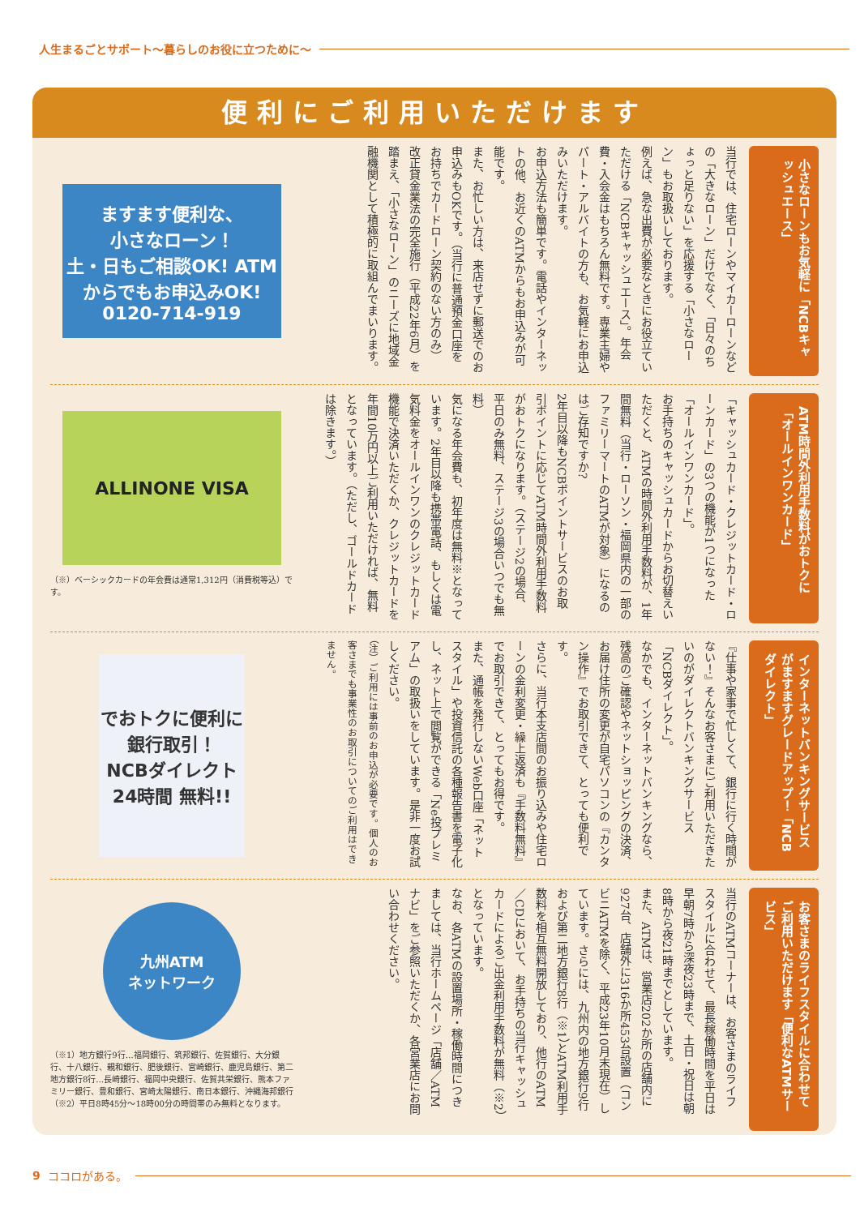人生まるごとサポート〜暮らしのお役に立つために〜
便利にご利用いただけます
小さなローンもお気軽に「NCBキャッシュエース」
当行では、住宅ローンやマイカーローンなどの「大きなローン」だけでなく、「日々のちょっと足りない」を応援する「小さなローン」もお取扱いしております。
例えば、急な出費が必要なときにお役立ていただける「NCBキャッシュエース」。年会費・入会金はもちろん無料です。専業主婦やパート・アルバイトの方も、お気軽にお申込みいただけます。
お申込方法も簡単です。電話やインターネットの他、お近くのATMからもお申込みが可能です。
また、お忙しい方は、来店せずに郵送でのお申込みもOKです。（当行に普通預金口座をお持ちでカードローン契約のない方のみ）
改正貸金業法の完全施行（平成22年6月）を踏まえ、「小さなローン」のニーズに地域金融機関として積極的に取組んでまいります。
ますます便利な、
小さなローン！
土・日もご相談OK! ATMからでもお申込みOK! 0120-714-919
ATM時間外利用手数料がおトクに「オールインワンカード」
「キャッシュカード・クレジットカード・ローンカード」の3つの機能が1つになった「オールインワンカード」。
お手持ちのキャッシュカードからお切替えいただくと、ATMの時間外利用手数料が、1年間無料（当行・ローソン・福岡県内の一部のファミリーマートのATMが対象）になるのはご存知ですか?
2年目以降もNCBポイントサービスのお取引ポイントに応じてATM時間外利用手数料がおトクになります。（ステージ2の場合、平日のみ無料、ステージ3の場合いつでも無料）
気になる年会費も、初年度は無料※となっています。2年目以降も携帯電話、もしくは電気料金をオールインワンのクレジットカード機能で決済いただくか、クレジットカードを年間10万円以上ご利用いただければ、無料となっています。（ただし、ゴールドカードは除きます。）
ALLINONE VISA
（※）ベーシックカードの年会費は通常1,312円（消費税等込）です。
インターネットバンキングサービスがますますグレードアップ！「NCBダイレクト」
『仕事や家事で忙しくて、銀行に行く時間がない！』そんなお客さまにご利用いただきたいのがダイレクトバンキングサービス「NCBダイレクト」。
なかでも、インターネットバンキングなら、残高のご確認やネットショッピングの決済、お届け住所の変更が自宅パソコンの『カンタン操作』でお取引できて、とっても便利です。
さらに、当行本支店間のお振り込みや住宅ローンの金利変更・繰上返済も『手数料無料』でお取引できて、とってもお得です。
また、通帳を発行しないWeb口座「ネットスタイル」や投資信託の各種報告書を電子化し、ネット上で閲覧ができる「Ne投プレミアム」の取扱いをしています。是非一度お試しください。
（注）ご利用には事前のお申込が必要です。個人のお客さまでも事業性のお取引についてのご利用はできません。
でおトクに便利に銀行取引！
NCBダイレクト
24時間 無料!!
お客さまのライフスタイルに合わせてご利用いただけます「便利なATMサービス」
当行のATMコーナーは、お客さまのライフスタイルに合わせて、最長稼働時間を平日は早朝7時から深夜23時まで、土日・祝日は朝8時から夜21時までとしています。
また、ATMは、営業店202か所の店舗内に927台、店舗外に316か所453台設置（コンビニATMを除く、平成23年10月末現在）しています。さらには、九州内の地方銀行9行および第二地方銀行8行（※1）とATM利用手数料を相互無料開放しており、他行のATM／CDにおいて、お手持ちの当行キャッシュカードによるご出金利用手数料が無料（※2）となっています。
なお、各ATMの設置場所・稼働時間につきましては、当行ホームページ「店舗／ATMナビ」をご参照いただくか、各営業店にお問い合わせください。
九州ATM
ネットワーク
（※1）地方銀行9行…福岡銀行、筑邦銀行、佐賀銀行、大分銀行、十八銀行、親和銀行、肥後銀行、宮崎銀行、鹿児島銀行、第二地方銀行8行…長崎銀行、福岡中央銀行、佐賀共栄銀行、熊本ファミリー銀行、豊和銀行、宮崎太陽銀行、南日本銀行、沖縄海邦銀行
（※2）平日8時45分〜18時00分の時間帯のみ無料となります。
9 ココロがある。